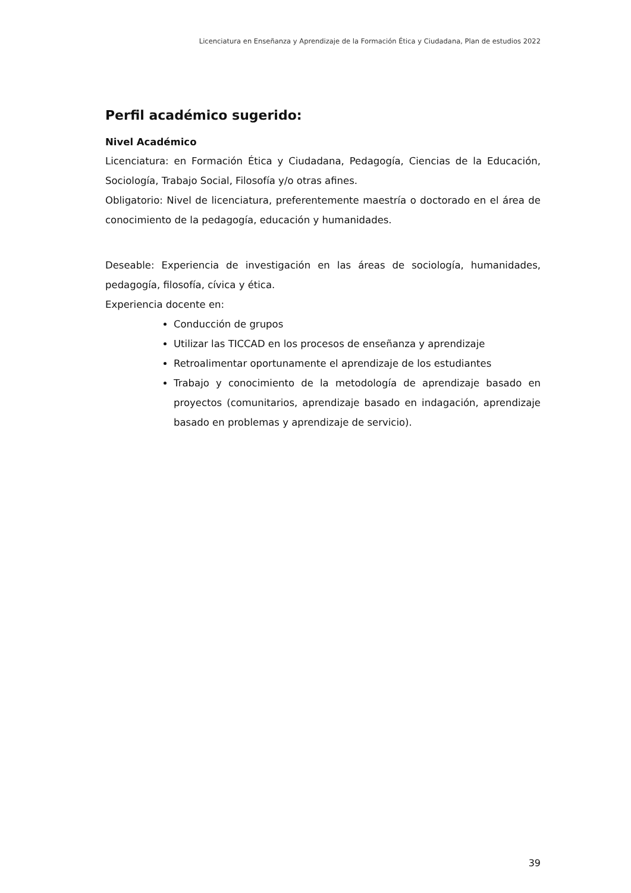Licenciatura en Enseñanza y Aprendizaje de la Formación Ética y Ciudadana, Plan de estudios 2022
Perfil académico sugerido:
Nivel Académico
Licenciatura: en Formación Ética y Ciudadana, Pedagogía, Ciencias de la Educación, Sociología, Trabajo Social, Filosofía y/o otras afines.
Obligatorio: Nivel de licenciatura, preferentemente maestría o doctorado en el área de conocimiento de la pedagogía, educación y humanidades.
Deseable: Experiencia de investigación en las áreas de sociología, humanidades, pedagogía, filosofía, cívica y ética.
Experiencia docente en:
Conducción de grupos
Utilizar las TICCAD en los procesos de enseñanza y aprendizaje
Retroalimentar oportunamente el aprendizaje de los estudiantes
Trabajo y conocimiento de la metodología de aprendizaje basado en proyectos (comunitarios, aprendizaje basado en indagación, aprendizaje basado en problemas y aprendizaje de servicio).
39